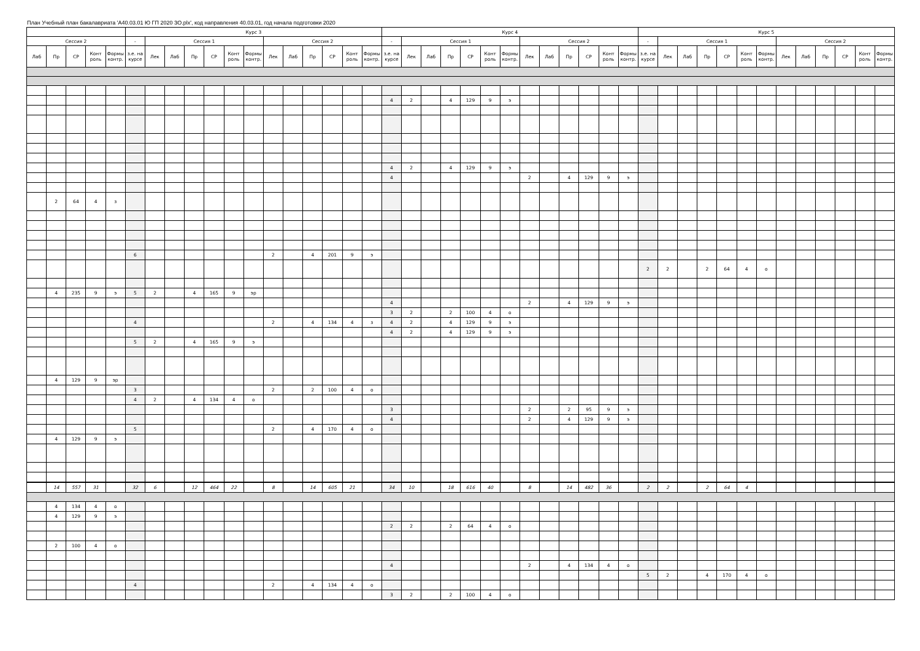План Учебный план бакалавриата 'А40.03.01 Ю ГП 2020 ЗО.plx', код направления 40.03.01, год начала подготовки 2020
| | | | | | Курс 3 | | | | | | | | | | | | | Курс 4 | | | | | | | | | | | | | Курс 5 | | | | | | | | | | | | |
| --- | --- | --- | --- | --- | --- | --- | --- | --- | --- | --- | --- | --- | --- | --- | --- | --- | --- | --- | --- | --- | --- | --- | --- | --- | --- | --- | --- | --- | --- | --- | --- | --- | --- | --- | --- | --- | --- | --- | --- | --- | --- | --- | --- |
| Сессия 2 | | | | | - | Сессия 1 | | | | | | Сессия 2 | | | | | | - | Сессия 1 | | | | | | Сессия 2 | | | | | | - | Сессия 1 | | | | | | Сессия 2 | | | | | |
| Лаб | Пр | СР | Конт роль | Формы контр. | з.е. на курсе | Лек | Лаб | Пр | СР | Конт роль | Формы контр. | Лек | Лаб | Пр | СР | Конт роль | Формы контр. | з.е. на курсе | Лек | Лаб | Пр | СР | Конт роль | Формы контр. | Лек | Лаб | Пр | СР | Конт роль | Формы контр. | з.е. на курсе | Лек | Лаб | Пр | СР | Конт роль | Формы контр. | Лек | Лаб | Пр | СР | Конт роль | Формы контр. |
| | | | | | | | | | | | | | | | | | | 4 | 2 | | 4 | 129 | 9 | э | | | | | | | | | | | | | | | | | | | |
| | | | | | | | | | | | | | | | | | | 4 | 2 | | 4 | 129 | 9 | э | | | | | | | | | | | | | | | | | | | |
| | | | | | | | | | | | | | | | | | | 4 | | | | | | | 2 | | 4 | 129 | 9 | э | | | | | | | | | | | | | |
| | 2 | 64 | 4 | з | | | | | | | | | | | | | | | | | | | | | | | | | | | | | | | | | | | | | | | |
| | | | | | 6 | | | | | | | 2 | | 4 | 201 | 9 | э | | | | | | | | | | | | | | | | | | | | | | | | | | |
| | | | | | | | | | | | | | | | | | | | | | | | | | | | | | | | 2 | 2 | | 2 | 64 | 4 | о | | | | | | |
| | 4 | 235 | 9 | э | 5 | 2 | | 4 | 165 | 9 | эр | | | | | | | | | | | | | | | | | | | | | | | | | | | | | | | | |
| | | | | | | | | | | | | | | | | | | 4 | | | | | | | 2 | | 4 | 129 | 9 | э | | | | | | | | | | | | | |
| | | | | | | | | | | | | | | | | | | 3 | 2 | | 2 | 100 | 4 | о | | | | | | | | | | | | | | | | | | | |
| | | | | | 4 | | | | | | | 2 | | 4 | 134 | 4 | з | 4 | 2 | | 4 | 129 | 9 | э | | | | | | | | | | | | | | | | | | | |
| | | | | | | | | | | | | | | | | | | 4 | 2 | | 4 | 129 | 9 | э | | | | | | | | | | | | | | | | | | | |
| | | | | | 5 | 2 | | 4 | 165 | 9 | э | | | | | | | | | | | | | | | | | | | | | | | | | | | | | | | | |
| | 4 | 129 | 9 | эр | | | | | | | | | | | | | | | | | | | | | | | | | | | | | | | | | | | | | | | |
| | | | | | 3 | | | | | | | 2 | | 2 | 100 | 4 | о | | | | | | | | | | | | | | | | | | | | | | | | | | |
| | | | | | 4 | 2 | | 4 | 134 | 4 | о | | | | | | | | | | | | | | | | | | | | | | | | | | | | | | | | |
| | | | | | | | | | | | | | | | | | | 3 | | | | | | | 2 | | 2 | 95 | 9 | э | | | | | | | | | | | | | |
| | | | | | | | | | | | | | | | | | | 4 | | | | | | | 2 | | 4 | 129 | 9 | э | | | | | | | | | | | | | |
| | | | | | 5 | | | | | | | 2 | | 4 | 170 | 4 | о | | | | | | | | | | | | | | | | | | | | | | | | | | |
| | 4 | 129 | 9 | э | | | | | | | | | | | | | | | | | | | | | | | | | | | | | | | | | | | | | | | |
| | 14 | 557 | 31 | | 32 | 6 | | 12 | 464 | 22 | | 8 | | 14 | 605 | 21 | | 34 | 10 | | 18 | 616 | 40 | | 8 | | 14 | 482 | 36 | | 2 | 2 | | 2 | 64 | 4 | | | | | | | |
| | 4 | 134 | 4 | о | | | | | | | | | | | | | | | | | | | | | | | | | | | | | | | | | | | | | | | |
| | 4 | 129 | 9 | э | | | | | | | | | | | | | | | | | | | | | | | | | | | | | | | | | | | | | | | |
| | | | | | | | | | | | | | | | | | | 2 | 2 | | 2 | 64 | 4 | о | | | | | | | | | | | | | | | | | | | |
| | 2 | 100 | 4 | о | | | | | | | | | | | | | | | | | | | | | | | | | | | | | | | | | | | | | | | |
| | | | | | | | | | | | | | | | | | | 4 | | | | | | | 2 | | 4 | 134 | 4 | о | | | | | | | | | | | | | |
| | | | | | | | | | | | | | | | | | | | | | | | | | | | | | | | 5 | 2 | | 4 | 170 | 4 | о | | | | | | |
| | | | | | 4 | | | | | | | 2 | | 4 | 134 | 4 | о | | | | | | | | | | | | | | | | | | | | | | | | | | |
| | | | | | | | | | | | | | | | | | | 3 | 2 | | 2 | 100 | 4 | о | | | | | | | | | | | | | | | | | | | |